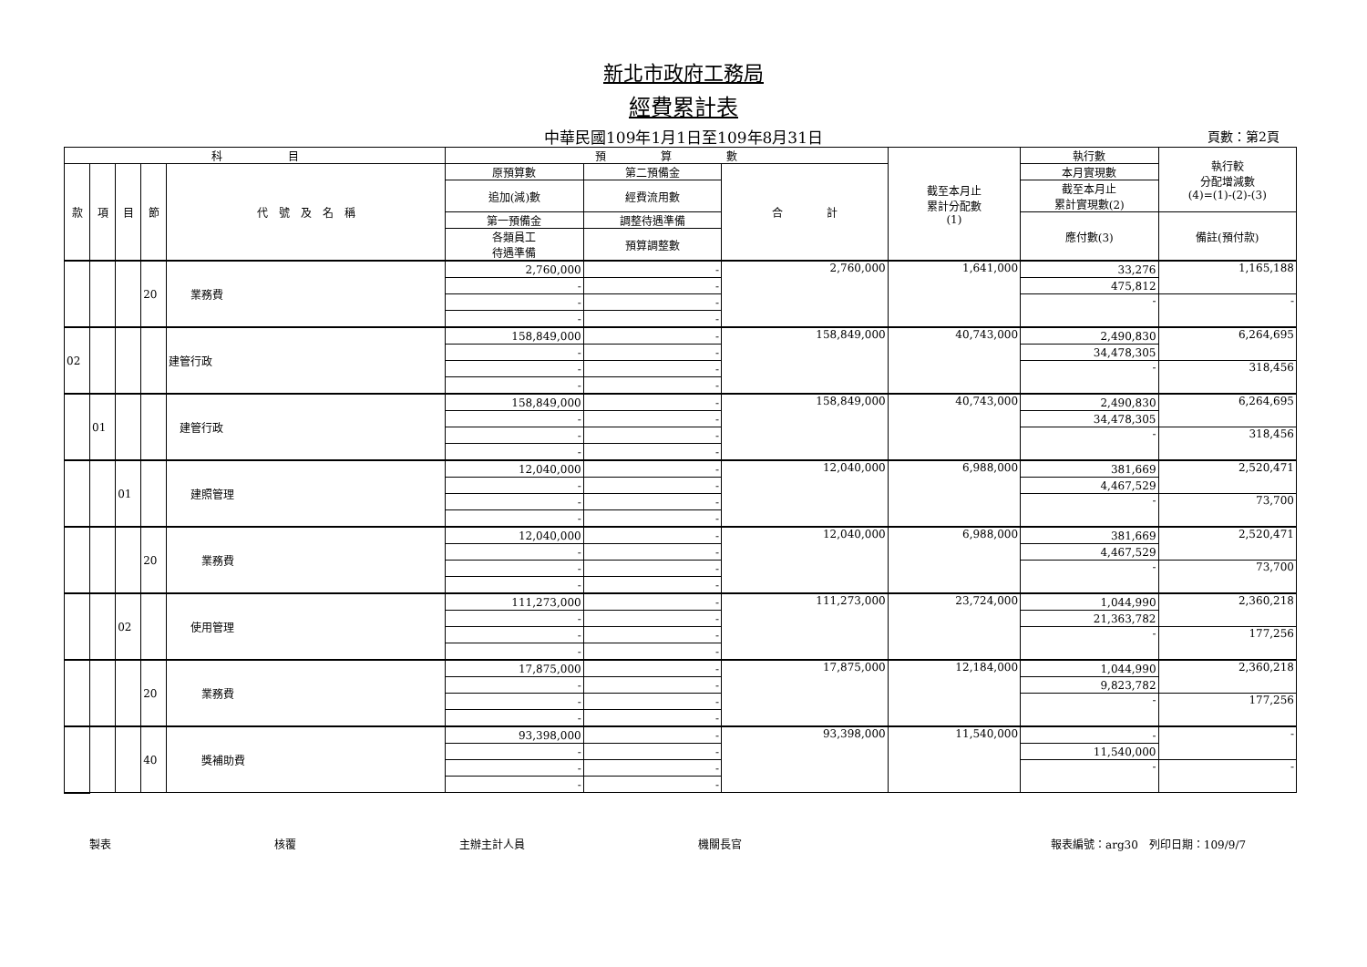新北市政府工務局
經費累計表
中華民國109年1月1日至109年8月31日 頁數：第2頁
| 科 目 | | | | | 預 算 數 | | | 截至本月止 累計分配數 (1) | 執行數 | 執行較 分配增減數 (4)=(1)-(2)-(3) |
| --- | --- | --- | --- | --- | --- | --- | --- | --- | --- | --- |
| 款 | 項 | 目 | 節 | 代 號 及 名 稱 | 原預算數 | 第二預備金 | 合 計 | | 本月實現數 | |
| | | | | | 追加(減)數 | 經費流用數 | | | 截至本月止 累計實現數(2) | |
| | | | | | 第一預備金 | 調整待遇準備 | | | 應付數(3) | 備註(預付款) |
| | | | | | 各類員工 待遇準備 | 預算調整數 | | | | |
| | | | 20 | 業務費 | 2,760,000 | - | 2,760,000 | 1,641,000 | 33,276 | 1,165,188 |
| | | | | | - | - | | | 475,812 | |
| | | | | | - | - | | | - | - |
| | | | | | - | - | | | | |
| 02 | | | | 建管行政 | 158,849,000 | - | 158,849,000 | 40,743,000 | 2,490,830 | 6,264,695 |
| | | | | | - | - | | | 34,478,305 | |
| | | | | | - | - | | | - | 318,456 |
| | | | | | - | - | | | | |
| | 01 | | | 建管行政 | 158,849,000 | - | 158,849,000 | 40,743,000 | 2,490,830 | 6,264,695 |
| | | | | | - | - | | | 34,478,305 | |
| | | | | | - | - | | | - | 318,456 |
| | | | | | - | - | | | | |
| | | 01 | | 建照管理 | 12,040,000 | - | 12,040,000 | 6,988,000 | 381,669 | 2,520,471 |
| | | | | | - | - | | | 4,467,529 | |
| | | | | | - | - | | | - | 73,700 |
| | | | | | - | - | | | | |
| | | | 20 | 業務費 | 12,040,000 | - | 12,040,000 | 6,988,000 | 381,669 | 2,520,471 |
| | | | | | - | - | | | 4,467,529 | |
| | | | | | - | - | | | - | 73,700 |
| | | | | | - | - | | | | |
| | | 02 | | 使用管理 | 111,273,000 | - | 111,273,000 | 23,724,000 | 1,044,990 | 2,360,218 |
| | | | | | - | - | | | 21,363,782 | |
| | | | | | - | - | | | - | 177,256 |
| | | | | | - | - | | | | |
| | | | 20 | 業務費 | 17,875,000 | - | 17,875,000 | 12,184,000 | 1,044,990 | 2,360,218 |
| | | | | | - | - | | | 9,823,782 | |
| | | | | | - | - | | | - | 177,256 |
| | | | | | - | - | | | | |
| | | | 40 | 獎補助費 | 93,398,000 | - | 93,398,000 | 11,540,000 | - | - |
| | | | | | - | - | | | 11,540,000 | |
| | | | | | - | - | | | - | - |
| | | | | | - | - | | | | |
製表 核覆 主辦主計人員 機關長官 報表編號：arg30　列印日期：109/9/7